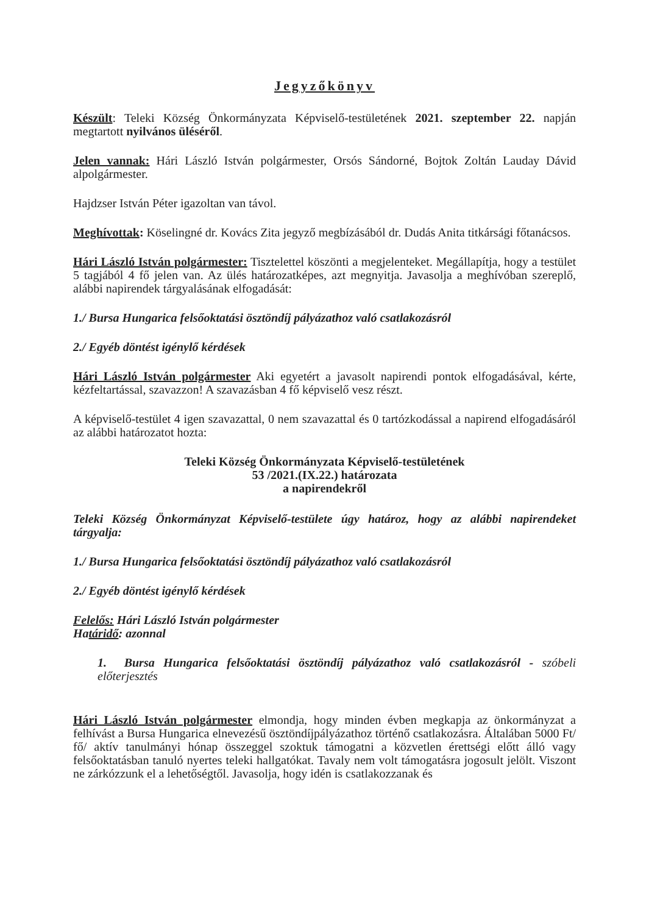Jegyzőkönyv
Készült: Teleki Község Önkormányzata Képviselő-testületének 2021. szeptember 22. napján megtartott nyilvános üléséről.
Jelen vannak: Hári László István polgármester, Orsós Sándorné, Bojtok Zoltán Lauday Dávid alpolgármester.
Hajdzser István Péter igazoltan van távol.
Meghívottak: Köselingné dr. Kovács Zita jegyző megbízásából dr. Dudás Anita titkársági főtanácsos.
Hári László István polgármester: Tisztelettel köszönti a megjelenteket. Megállapítja, hogy a testület 5 tagjából 4 fő jelen van. Az ülés határozatképes, azt megnyitja. Javasolja a meghívóban szereplő, alábbi napirendek tárgyalásának elfogadását:
1./ Bursa Hungarica felsőoktatási ösztöndíj pályázathoz való csatlakozásról
2./ Egyéb döntést igénylő kérdések
Hári László István polgármester Aki egyetért a javasolt napirendi pontok elfogadásával, kérte, kézfeltartással, szavazzon! A szavazásban 4 fő képviselő vesz részt.
A képviselő-testület 4 igen szavazattal, 0 nem szavazattal és 0 tartózkodással a napirend elfogadásáról az alábbi határozatot hozta:
Teleki Község Önkormányzata Képviselő-testületének
53 /2021.(IX.22.) határozata
a napirendekről
Teleki Község Önkormányzat Képviselő-testülete úgy határoz, hogy az alábbi napirendeket tárgyalja:
1./ Bursa Hungarica felsőoktatási ösztöndíj pályázathoz való csatlakozásról
2./ Egyéb döntést igénylő kérdések
Felelős: Hári László István polgármester
Határidő: azonnal
1. Bursa Hungarica felsőoktatási ösztöndíj pályázathoz való csatlakozásról - szóbeli előterjesztés
Hári László István polgármester elmondja, hogy minden évben megkapja az önkormányzat a felhívást a Bursa Hungarica elnevezésű ösztöndíjpályázathoz történő csatlakozásra. Általában 5000 Ft/ fő/ aktív tanulmányi hónap összeggel szoktuk támogatni a közvetlen érettségi előtt álló vagy felsőoktatásban tanuló nyertes teleki hallgatókat. Tavaly nem volt támogatásra jogosult jelölt. Viszont ne zárkózzunk el a lehetőségtől. Javasolja, hogy idén is csatlakozzanak és